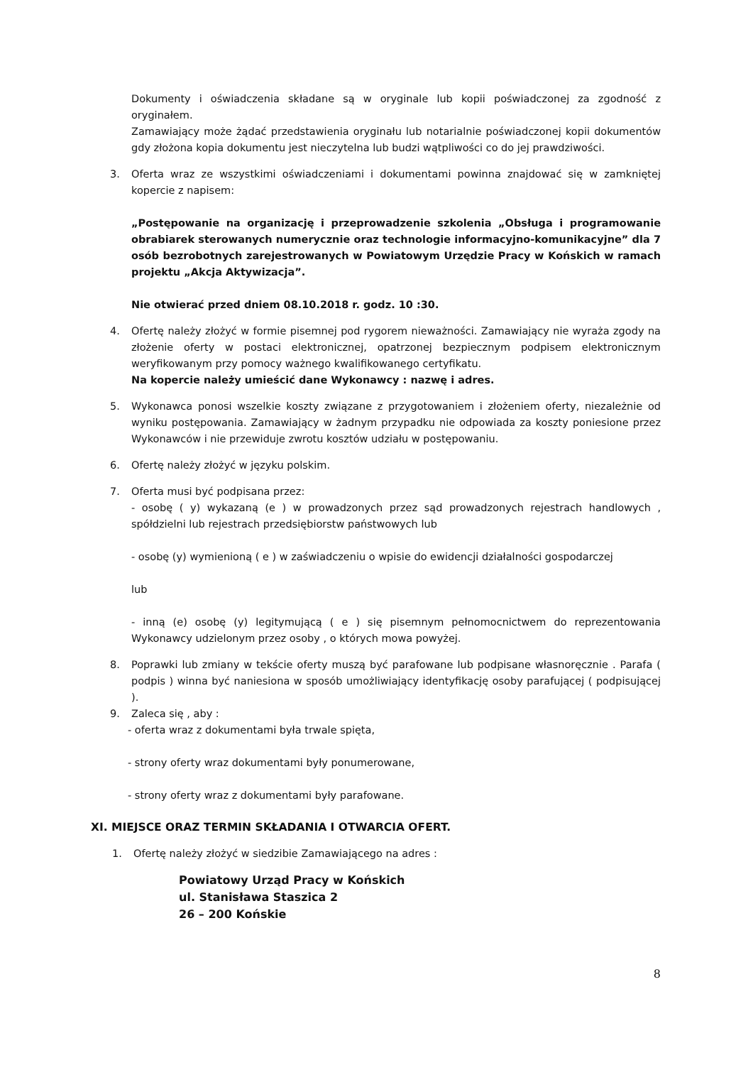Dokumenty i oświadczenia składane są w oryginale lub kopii poświadczonej za zgodność z oryginałem.
Zamawiający może żądać przedstawienia oryginału lub notarialnie poświadczonej kopii dokumentów gdy złożona kopia dokumentu jest nieczytelna lub budzi wątpliwości co do jej prawdziwości.
3. Oferta wraz ze wszystkimi oświadczeniami i dokumentami powinna znajdować się w zamkniętej kopercie z napisem:
„Postępowanie na organizację i przeprowadzenie szkolenia „Obsługa i programowanie obrabiarek sterowanych numerycznie oraz technologie informacyjno-komunikacyjne” dla 7 osób bezrobotnych zarejestrowanych w Powiatowym Urzędzie Pracy w Końskich w ramach projektu „Akcja Aktywizacja”.
Nie otwierać przed dniem 08.10.2018 r. godz. 10 :30.
4. Ofertę należy złożyć w formie pisemnej pod rygorem nieważności. Zamawiający nie wyraża zgody na złożenie oferty w postaci elektronicznej, opatrzonej bezpiecznym podpisem elektronicznym weryfikowanym przy pomocy ważnego kwalifikowanego certyfikatu.
Na kopercie należy umieścić dane Wykonawcy : nazwę i adres.
5. Wykonawca ponosi wszelkie koszty związane z przygotowaniem i złożeniem oferty, niezależnie od wyniku postępowania. Zamawiający w żadnym przypadku nie odpowiada za koszty poniesione przez Wykonawców i nie przewiduje zwrotu kosztów udziału w postępowaniu.
6. Ofertę należy złożyć w języku polskim.
7. Oferta musi być podpisana przez:
- osobę ( y) wykazaną (e ) w prowadzonych przez sąd prowadzonych rejestrach handlowych , spółdzielni lub rejestrach przedsiębiorstw państwowych lub
- osobę (y) wymienioną ( e ) w zaświadczeniu o wpisie do ewidencji działalności gospodarczej
lub
- inną (e) osobę (y) legitymującą ( e ) się pisemnym pełnomocnictwem do reprezentowania Wykonawcy udzielonym przez osoby , o których mowa powyżej.
8. Poprawki lub zmiany w tekście oferty muszą być parafowane lub podpisane własnoręcznie . Parafa ( podpis ) winna być naniesiona w sposób umożliwiający identyfikację osoby parafującej ( podpisującej ).
9. Zaleca się , aby :
- oferta wraz z dokumentami była trwale spięta,
- strony oferty wraz dokumentami były ponumerowane,
- strony oferty wraz z dokumentami były parafowane.
XI. MIEJSCE ORAZ TERMIN SKŁADANIA I OTWARCIA OFERT.
1. Ofertę należy złożyć w siedzibie Zamawiającego na adres :
Powiatowy Urząd Pracy w Końskich
ul. Stanisława Staszica 2
26 – 200 Końskie
8